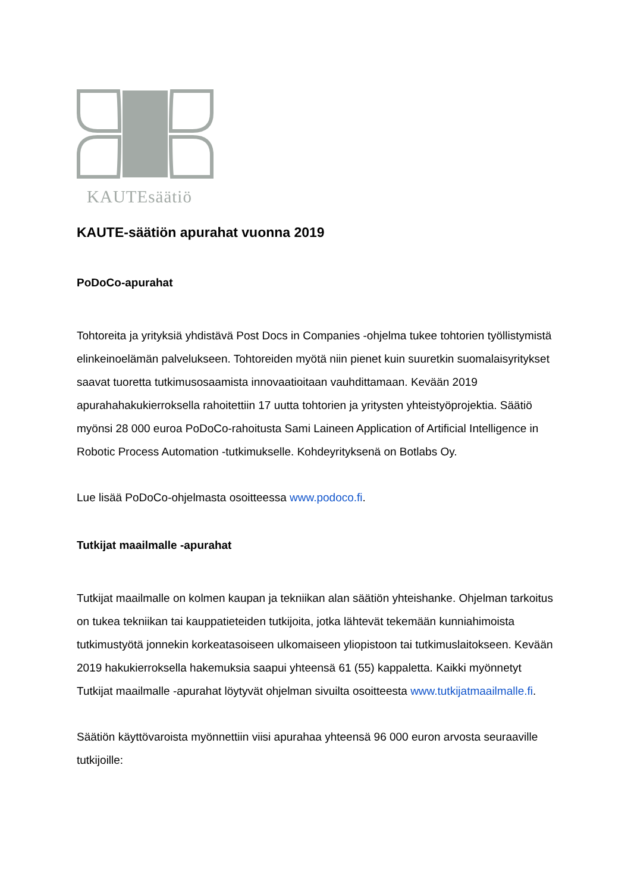KAUTEsäätiö
KAUTE-säätiön apurahat vuonna 2019
PoDoCo-apurahat
Tohtoreita ja yrityksiä yhdistävä Post Docs in Companies -ohjelma tukee tohtorien työllistymistä elinkeinoelämän palvelukseen. Tohtoreiden myötä niin pienet kuin suuretkin suomalaisyritykset saavat tuoretta tutkimusosaamista innovaatioitaan vauhdittamaan. Kevään 2019 apurahahakukierroksella rahoitettiin 17 uutta tohtorien ja yritysten yhteistyöprojektia. Säätiö myönsi 28 000 euroa PoDoCo-rahoitusta Sami Laineen Application of Artificial Intelligence in Robotic Process Automation -tutkimukselle. Kohdeyrityksenä on Botlabs Oy.
Lue lisää PoDoCo-ohjelmasta osoitteessa www.podoco.fi.
Tutkijat maailmalle -apurahat
Tutkijat maailmalle on kolmen kaupan ja tekniikan alan säätiön yhteishanke. Ohjelman tarkoitus on tukea tekniikan tai kauppatieteiden tutkijoita, jotka lähtevät tekemään kunniahimoista tutkimustyötä jonnekin korkeatasoiseen ulkomaiseen yliopistoon tai tutkimuslaitokseen. Kevään 2019 hakukierroksella hakemuksia saapui yhteensä 61 (55) kappaletta. Kaikki myönnetyt Tutkijat maailmalle -apurahat löytyvät ohjelman sivuilta osoitteesta www.tutkijatmaailmalle.fi.
Säätiön käyttövaroista myönnettiin viisi apurahaa yhteensä 96 000 euron arvosta seuraaville tutkijoille: